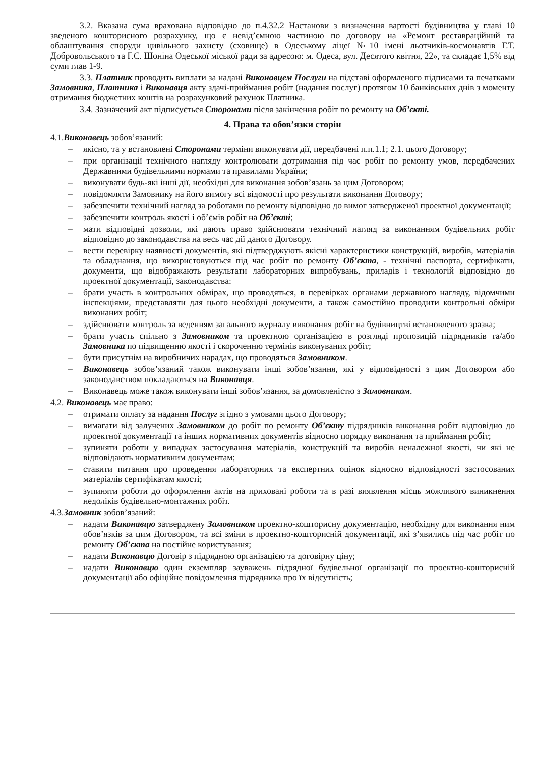3.2. Вказана сума врахована відповідно до п.4.32.2 Настанови з визначення вартості будівництва у главі 10 зведеного кошторисного розрахунку, що є невід’ємною частиною по договору на «Ремонт реставраційний та облаштування споруди цивільного захисту (сховище) в Одеському ліцеї №10 імені льотчиків-космонавтів Г.Т. Добровольського та Г.С. Шоніна Одеської міської ради за адресою: м. Одеса, вул. Десятого квітня, 22», та складає 1,5% від суми глав 1-9.
3.3. Платник проводить виплати за надані Виконавцем Послуги на підставі оформленого підписами та печатками Замовника, Платника і Виконавця акту здачі-приймання робіт (надання послуг) протягом 10 банківських днів з моменту отримання бюджетних коштів на розрахунковий рахунок Платника.
3.4. Зазначений акт підписується Сторонами після закінчення робіт по ремонту на Об’єкті.
4. Права та обов’язки сторін
4.1.Виконавець зобов’язаний:
– якісно, та у встановлені Сторонами терміни виконувати дії, передбачені п.п.1.1; 2.1. цього Договору;
– при організації технічного нагляду контролювати дотримання під час робіт по ремонту умов, передбачених Державними будівельними нормами та правилами України;
– виконувати будь-які інші дії, необхідні для виконання зобов’язань за цим Договором;
– повідомляти Замовнику на його вимогу всі відомості про результати виконання Договору;
– забезпечити технічний нагляд за роботами по ремонту відповідно до вимог затвердженої проектної документації;
– забезпечити контроль якості і об’ємів робіт на Об’єкті;
– мати відповідні дозволи, які дають право здійснювати технічний нагляд за виконанням будівельних робіт відповідно до законодавства на весь час дії даного Договору.
– вести перевірку наявності документів, які підтверджують якісні характеристики конструкцій, виробів, матеріалів та обладнання, що використовуються під час робіт по ремонту Об’єкта, - технічні паспорта, сертифікати, документи, що відображають результати лабораторних випробувань, приладів і технологій відповідно до проектної документації, законодавства:
– брати участь в контрольних обмірах, що проводяться, в перевірках органами державного нагляду, відомчими інспекціями, представляти для цього необхідні документи, а також самостійно проводити контрольні обміри виконаних робіт;
– здійснювати контроль за веденням загального журналу виконання робіт на будівництві встановленого зразка;
– брати участь спільно з Замовником та проектною організацією в розгляді пропозицій підрядників та/або Замовника по підвищенню якості і скороченню термінів виконуваних робіт;
– бути присутнім на виробничих нарадах, що проводяться Замовником.
– Виконавець зобов’язаний також виконувати інші зобов’язання, які у відповідності з цим Договором або законодавством покладаються на Виконавця.
– Виконавець може також виконувати інші зобов’язання, за домовленістю з Замовником.
4.2. Виконавець має право:
– отримати оплату за надання Послуг згідно з умовами цього Договору;
– вимагати від залучених Замовником до робіт по ремонту Об’єкту підрядників виконання робіт відповідно до проектної документації та інших нормативних документів відносно порядку виконання та приймання робіт;
– зупиняти роботи у випадках застосування матеріалів, конструкцій та виробів неналежної якості, чи які не відповідають нормативним документам;
– ставити питання про проведення лабораторних та експертних оцінок відносно відповідності застосованих матеріалів сертифікатам якості;
– зупиняти роботи до оформлення актів на приховані роботи та в разі виявлення місць можливого виникнення недоліків будівельно-монтажних робіт.
4.3.Замовник зобов’язаний:
– надати Виконавцю затверджену Замовником проектно-кошторисну документацію, необхідну для виконання ним обов’язків за цим Договором, та всі зміни в проектно-кошторисній документації, які з’явились під час робіт по ремонту Об’єкта на постійне користування;
– надати Виконавцю Договір з підрядною організацією та договірну ціну;
– надати Виконавцю один екземпляр зауважень підрядної будівельної організації по проектно-кошторисній документації або офіційне повідомлення підрядника про їх відсутність;